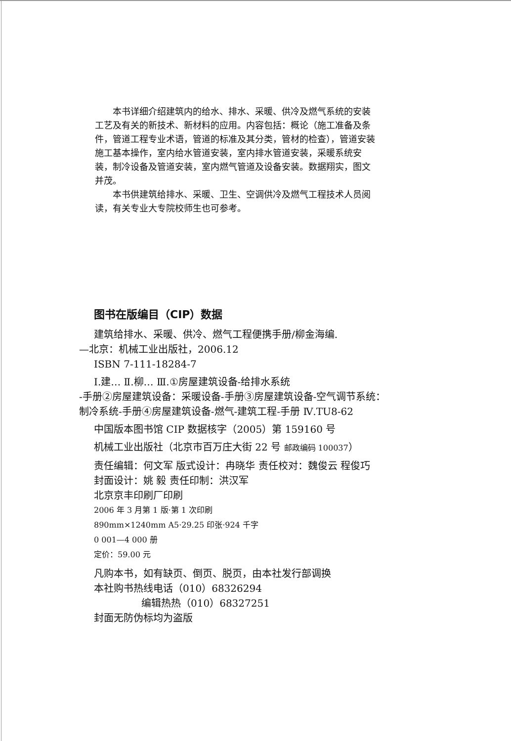本书详细介绍建筑内的给水、排水、采暖、供冷及燃气系统的安装工艺及有关的新技术、新材料的应用。内容包括：概论（施工准备及条件，管道工程专业术语，管道的标准及其分类，管材的检查），管道安装施工基本操作，室内给水管道安装，室内排水管道安装，采暖系统安装，制冷设备及管道安装，室内燃气管道及设备安装。数据翔实，图文并茂。
本书供建筑给排水、采暖、卫生、空调供冷及燃气工程技术人员阅读，有关专业大专院校师生也可参考。
图书在版编目（CIP）数据
建筑给排水、采暖、供冷、燃气工程便携手册/柳金海编.
—北京：机械工业出版社，2006.12
ISBN 7-111-18284-7
Ⅰ.建… Ⅱ.柳… Ⅲ.①房屋建筑设备-给排水系统
-手册②房屋建筑设备：采暖设备-手册③房屋建筑设备-空气调节系统：制冷系统-手册④房屋建筑设备-燃气-建筑工程-手册 Ⅳ.TU8-62
中国版本图书馆 CIP 数据核字（2005）第 159160 号
机械工业出版社（北京市百万庄大街 22 号 邮政编码 100037）
责任编辑：何文军 版式设计：冉晓华 责任校对：魏俊云 程俊巧
封面设计：姚 毅 责任印制：洪汉军
北京京丰印刷厂印刷
2006 年 3 月第 1 版·第 1 次印刷
890mm×1240mm A5·29.25 印张·924 千字
0 001—4 000 册
定价：59.00 元
凡购本书，如有缺页、倒页、脱页，由本社发行部调换
本社购书热线电话（010）68326294
编辑热热（010）68327251
封面无防伪标均为盗版